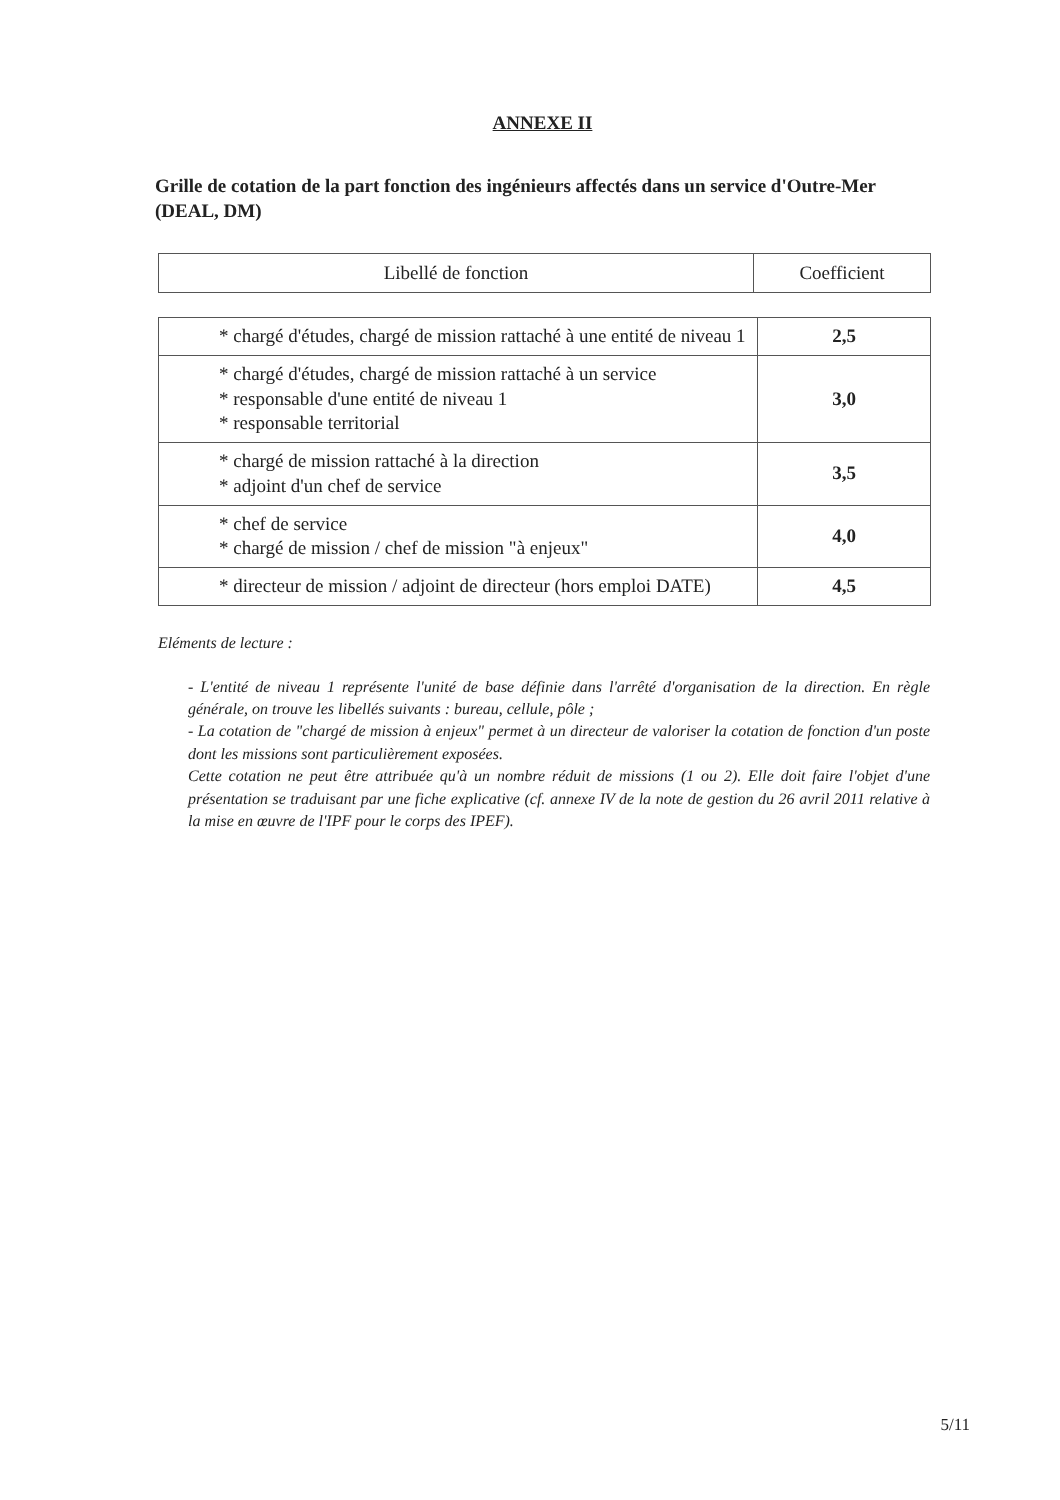ANNEXE II
Grille de cotation de la part fonction des ingénieurs affectés dans un service d'Outre-Mer (DEAL, DM)
| Libellé de fonction | Coefficient |
| --- | --- |
| * chargé d'études, chargé de mission rattaché à une entité de niveau 1 | 2,5 |
| * chargé d'études, chargé de mission rattaché à un service * responsable d'une entité de niveau 1 * responsable territorial | 3,0 |
| * chargé de mission rattaché à la direction * adjoint d'un chef de service | 3,5 |
| * chef de service * chargé de mission / chef de mission "à enjeux" | 4,0 |
| * directeur de mission / adjoint de directeur (hors emploi DATE) | 4,5 |
Eléments de lecture :
- L'entité de niveau 1 représente l'unité de base définie dans l'arrêté d'organisation de la direction. En règle générale, on trouve les libellés suivants : bureau, cellule, pôle ;
- La cotation de "chargé de mission à enjeux" permet à un directeur de valoriser la cotation de fonction d'un poste dont les missions sont particulièrement exposées.
Cette cotation ne peut être attribuée qu'à un nombre réduit de missions (1 ou 2). Elle doit faire l'objet d'une présentation se traduisant par une fiche explicative (cf. annexe IV de la note de gestion du 26 avril 2011 relative à la mise en œuvre de l'IPF pour le corps des IPEF).
5/11